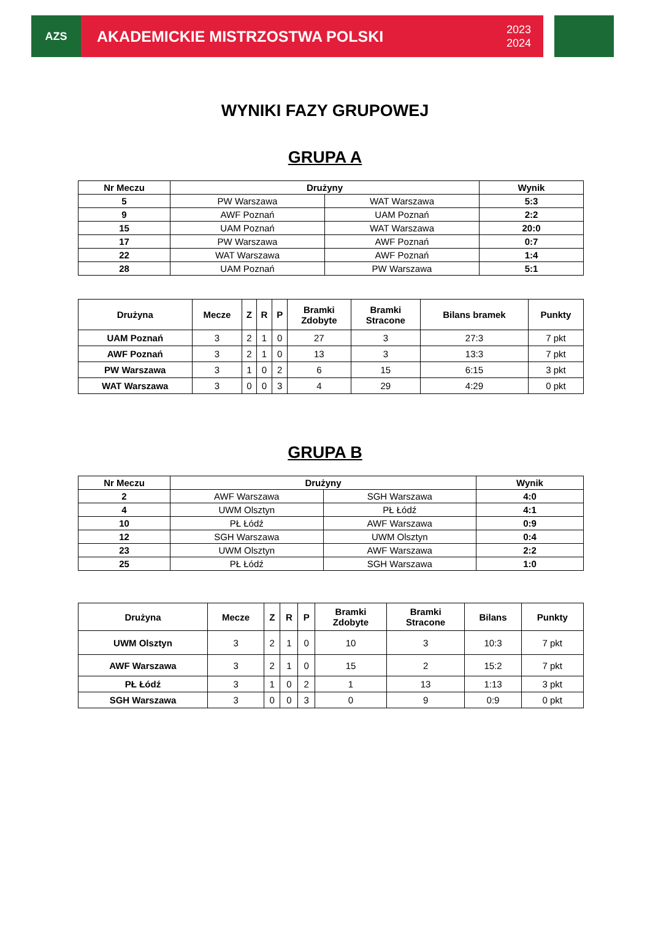AZS
AKADEMICKIE MISTRZOSTWA POLSKI 2023
2024
WYNIKI FAZY GRUPOWEJ
GRUPA A
| Nr Meczu | Drużyny | | Wynik |
| --- | --- | --- | --- |
| 5 | PW Warszawa | WAT Warszawa | 5:3 |
| 9 | AWF Poznań | UAM Poznań | 2:2 |
| 15 | UAM Poznań | WAT Warszawa | 20:0 |
| 17 | PW Warszawa | AWF Poznań | 0:7 |
| 22 | WAT Warszawa | AWF Poznań | 1:4 |
| 28 | UAM Poznań | PW Warszawa | 5:1 |
| Drużyna | Mecze | Z | R | P | Bramki Zdobyte | Bramki Stracone | Bilans bramek | Punkty |
| --- | --- | --- | --- | --- | --- | --- | --- | --- |
| UAM Poznań | 3 | 2 | 1 | 0 | 27 | 3 | 27:3 | 7 pkt |
| AWF Poznań | 3 | 2 | 1 | 0 | 13 | 3 | 13:3 | 7 pkt |
| PW Warszawa | 3 | 1 | 0 | 2 | 6 | 15 | 6:15 | 3 pkt |
| WAT Warszawa | 3 | 0 | 0 | 3 | 4 | 29 | 4:29 | 0 pkt |
GRUPA B
| Nr Meczu | Drużyny | | Wynik |
| --- | --- | --- | --- |
| 2 | AWF Warszawa | SGH Warszawa | 4:0 |
| 4 | UWM Olsztyn | PŁ Łódź | 4:1 |
| 10 | PŁ Łódź | AWF Warszawa | 0:9 |
| 12 | SGH Warszawa | UWM Olsztyn | 0:4 |
| 23 | UWM Olsztyn | AWF Warszawa | 2:2 |
| 25 | PŁ Łódź | SGH Warszawa | 1:0 |
| Drużyna | Mecze | Z | R | P | Bramki Zdobyte | Bramki Stracone | Bilans | Punkty |
| --- | --- | --- | --- | --- | --- | --- | --- | --- |
| UWM Olsztyn | 3 | 2 | 1 | 0 | 10 | 3 | 10:3 | 7 pkt |
| AWF Warszawa | 3 | 2 | 1 | 0 | 15 | 2 | 15:2 | 7 pkt |
| PŁ Łódź | 3 | 1 | 0 | 2 | 1 | 13 | 1:13 | 3 pkt |
| SGH Warszawa | 3 | 0 | 0 | 3 | 0 | 9 | 0:9 | 0 pkt |